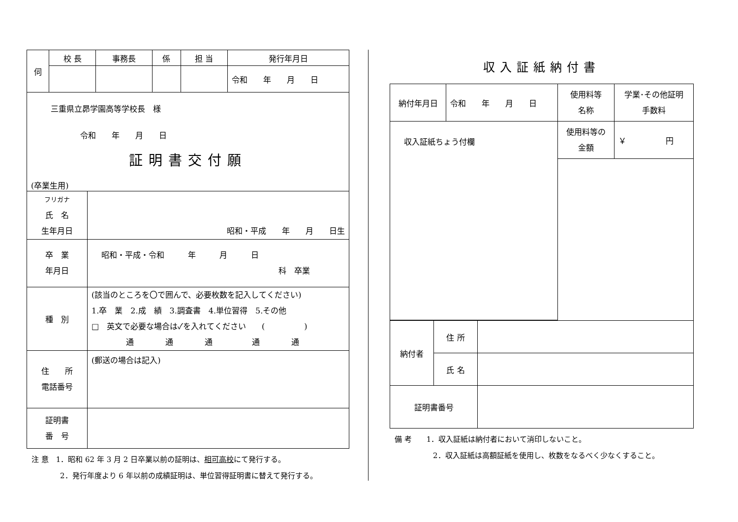| 伺 | 校 長 | 事務長 | 係 | 担 当 | 発行年月日 |
| | | | | | 令和 年 月 日 |
| 三重県立昴学園高等学校長 様 令和 年 月 日 証明書交付願 (卒業生用) | |
| フリガナ 氏 名 生年月日 | 昭和・平成 年 月 日生 |
| 卒 業 年月日 | 昭和・平成・令和 年 月 日 科 卒業 |
| 種 別 | (該当のところを〇で囲んで、必要枚数を記入してください) 1.卒 業 2.成 績 3.調査書 4.単位習得 5.その他 □ 英文で必要な場合は✓を入れてください ( ) 通 通 通 通 通 |
| 住 所 電話番号 | (郵送の場合は記入) |
| 証明書 番 号 | |
注 意　1．昭和 62 年 3 月 2 日卒業以前の証明は、相可高校にて発行する。
2．発行年度より 6 年以前の成績証明は、単位習得証明書に替えて発行する。
収入証紙納付書
| 納付年月日 | 令和 年 月 日 | 使用料等 名称 | 学業･その他証明 手数料 |
| 収入証紙ちょう付欄 | | 使用料等の 金額 | ￥ 円 |
| 納付者 | 住 所 | |
| | 氏 名 | |
| 証明書番号 | | |
備 考　　1．収入証紙は納付者において消印しないこと。
2．収入証紙は高額証紙を使用し、枚数をなるべく少なくすること。